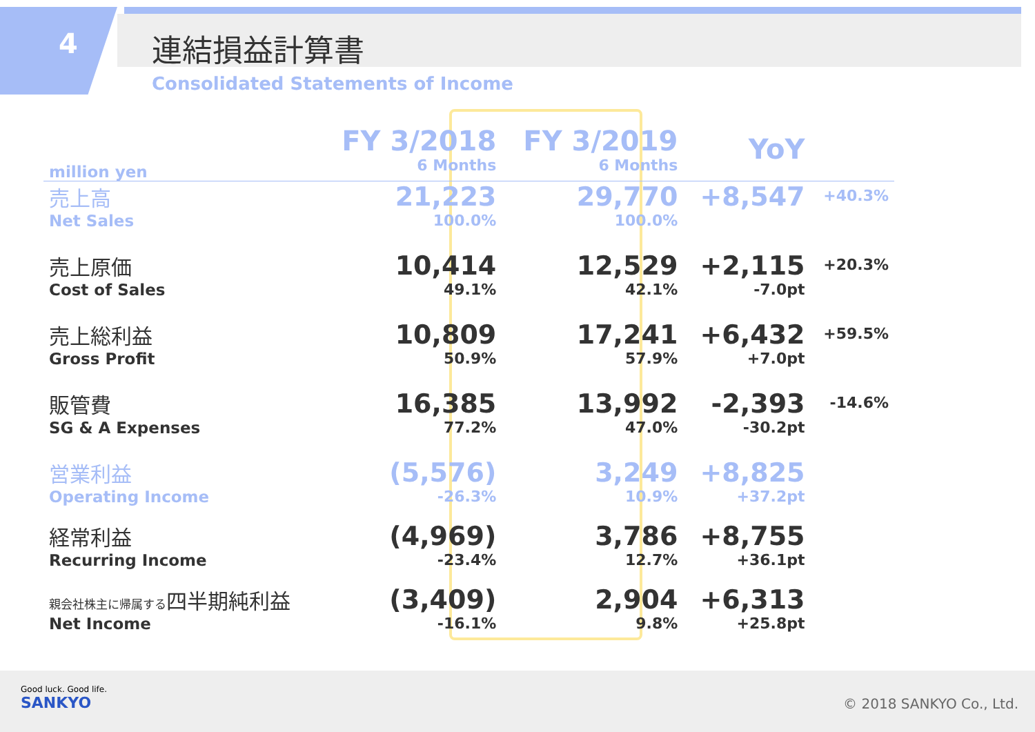4 連結損益計算書
Consolidated Statements of Income
| million yen | FY 3/2018 6 Months | FY 3/2019 6 Months | YoY | |
| --- | --- | --- | --- | --- |
| 売上高 Net Sales | 21,223 100.0% | 29,770 100.0% | +8,547 | +40.3% |
| 売上原価 Cost of Sales | 10,414 49.1% | 12,529 42.1% | +2,115 -7.0pt | +20.3% |
| 売上総利益 Gross Profit | 10,809 50.9% | 17,241 57.9% | +6,432 +7.0pt | +59.5% |
| 販管費 SG & A Expenses | 16,385 77.2% | 13,992 47.0% | -2,393 -30.2pt | -14.6% |
| 営業利益 Operating Income | (5,576) -26.3% | 3,249 10.9% | +8,825 +37.2pt | |
| 経常利益 Recurring Income | (4,969) -23.4% | 3,786 12.7% | +8,755 +36.1pt | |
| 親会社株主に帰属する 四半期純利益 Net Income | (3,409) -16.1% | 2,904 9.8% | +6,313 +25.8pt | |
Good luck. Good life.
SANKYO
© 2018 SANKYO Co., Ltd.